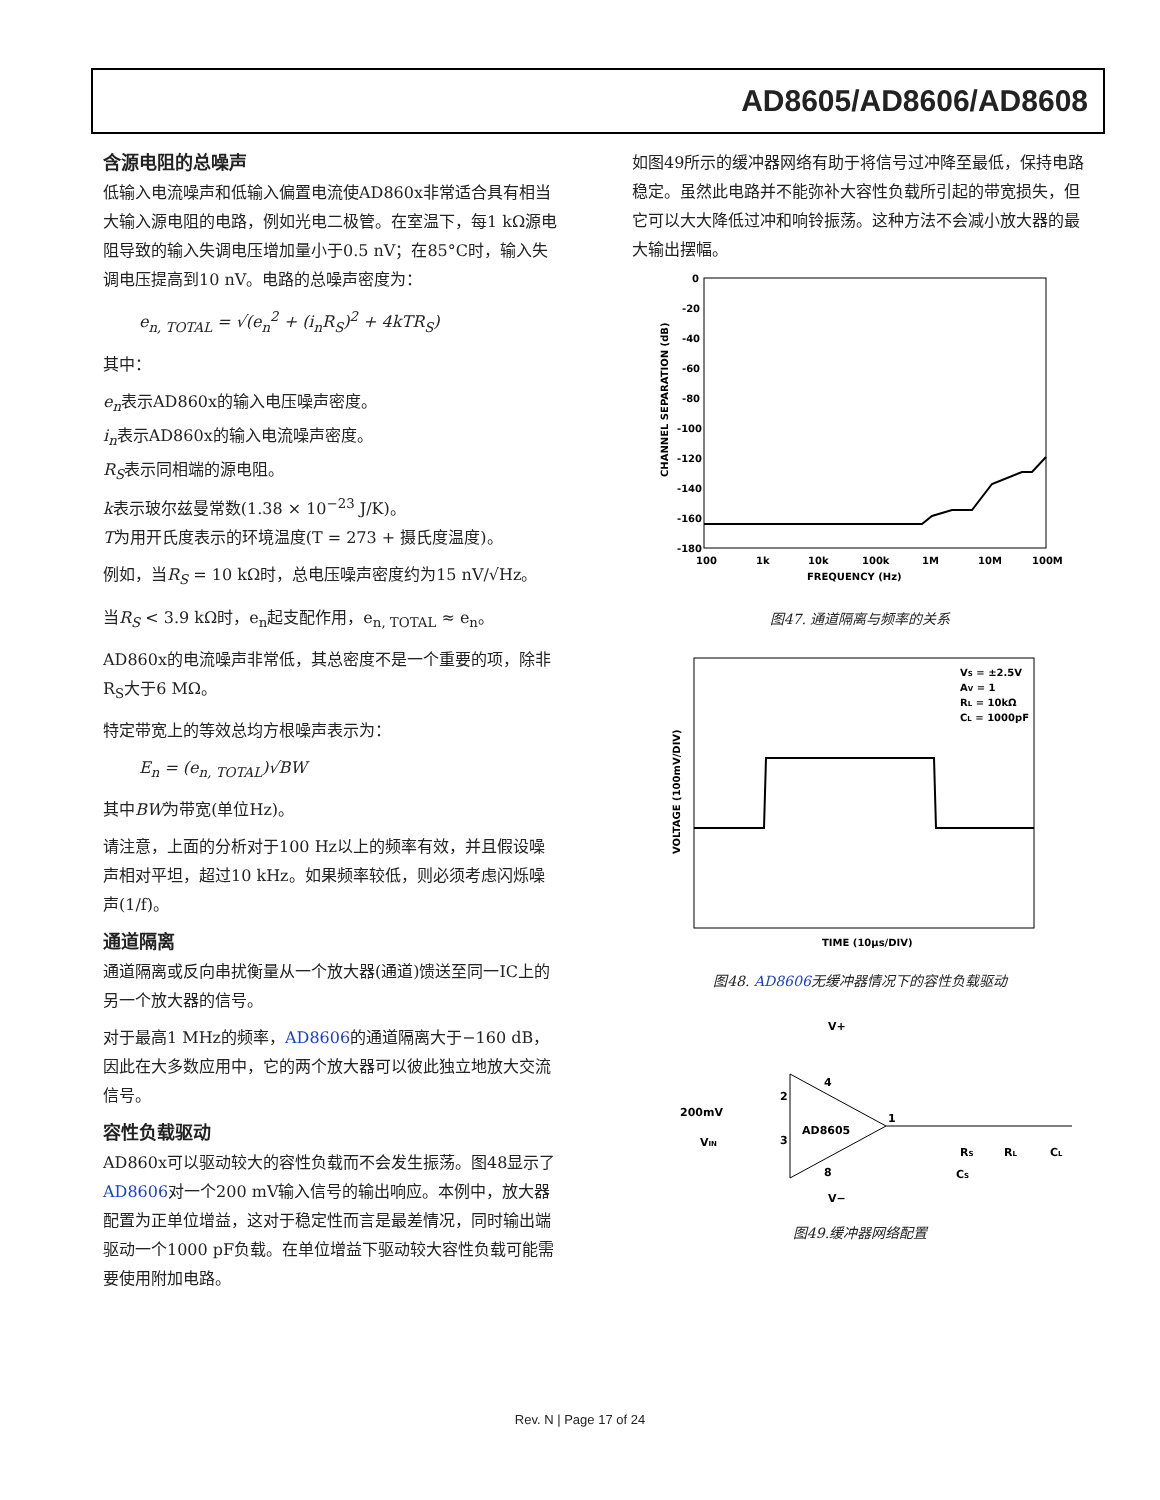AD8605/AD8606/AD8608
含源电阻的总噪声
低输入电流噪声和低输入偏置电流使AD860x非常适合具有相当大输入源电阻的电路，例如光电二极管。在室温下，每1 kΩ源电阻导致的输入失调电压增加量小于0.5 nV；在85°C时，输入失调电压提高到10 nV。电路的总噪声密度为：
e<sub>n, TOTAL</sub> = √(e<sub>n</sub><sup>2</sup> + (i<sub>n</sub>R<sub>S</sub>)<sup>2</sup> + 4kTR<sub>S</sub>)
其中：
e<sub>n</sub>表示AD860x的输入电压噪声密度。
i<sub>n</sub>表示AD860x的输入电流噪声密度。
R<sub>S</sub>表示同相端的源电阻。
k表示玻尔兹曼常数(1.38 × 10<sup>−23</sup> J/K)。
T为用开氏度表示的环境温度(T = 273 + 摄氏度温度)。
例如，当R<sub>S</sub> = 10 kΩ时，总电压噪声密度约为15 nV/√Hz。
当R<sub>S</sub> < 3.9 kΩ时，e<sub>n</sub>起支配作用，e<sub>n, TOTAL</sub> ≈ e<sub>n</sub>。
AD860x的电流噪声非常低，其总密度不是一个重要的项，除非R<sub>S</sub>大于6 MΩ。
特定带宽上的等效总均方根噪声表示为：
E<sub>n</sub> = (e<sub>n, TOTAL</sub>)√BW
其中BW为带宽(单位Hz)。
请注意，上面的分析对于100 Hz以上的频率有效，并且假设噪声相对平坦，超过10 kHz。如果频率较低，则必须考虑闪烁噪声(1/f)。
通道隔离
通道隔离或反向串扰衡量从一个放大器(通道)馈送至同一IC上的另一个放大器的信号。
对于最高1 MHz的频率，AD8606的通道隔离大于−160 dB，因此在大多数应用中，它的两个放大器可以彼此独立地放大交流信号。
容性负载驱动
AD860x可以驱动较大的容性负载而不会发生振荡。图48显示了AD8606对一个200 mV输入信号的输出响应。本例中，放大器配置为正单位增益，这对于稳定性而言是最差情况，同时输出端驱动一个1000 pF负载。在单位增益下驱动较大容性负载可能需要使用附加电路。
如图49所示的缓冲器网络有助于将信号过冲降至最低，保持电路稳定。虽然此电路并不能弥补大容性负载所引起的带宽损失，但它可以大大降低过冲和响铃振荡。这种方法不会减小放大器的最大输出摆幅。
0
-20
-40
-60
-80
-100
-120
-140
-160
-180
100
1k
10k
100k
1M
10M
100M
FREQUENCY (Hz)
CHANNEL SEPARATION (dB)
图47. 通道隔离与频率的关系
VS = ±2.5V
AV = 1
RL = 10kΩ
CL = 1000pF
TIME (10µs/DIV)
VOLTAGE (100mV/DIV)
图48. AD8606无缓冲器情况下的容性负载驱动
V+
200mV
VIN
AD8605
2
3
4
8
1
RS
CS
RL
CL
V−
图49.缓冲器网络配置
Rev. N | Page 17 of 24